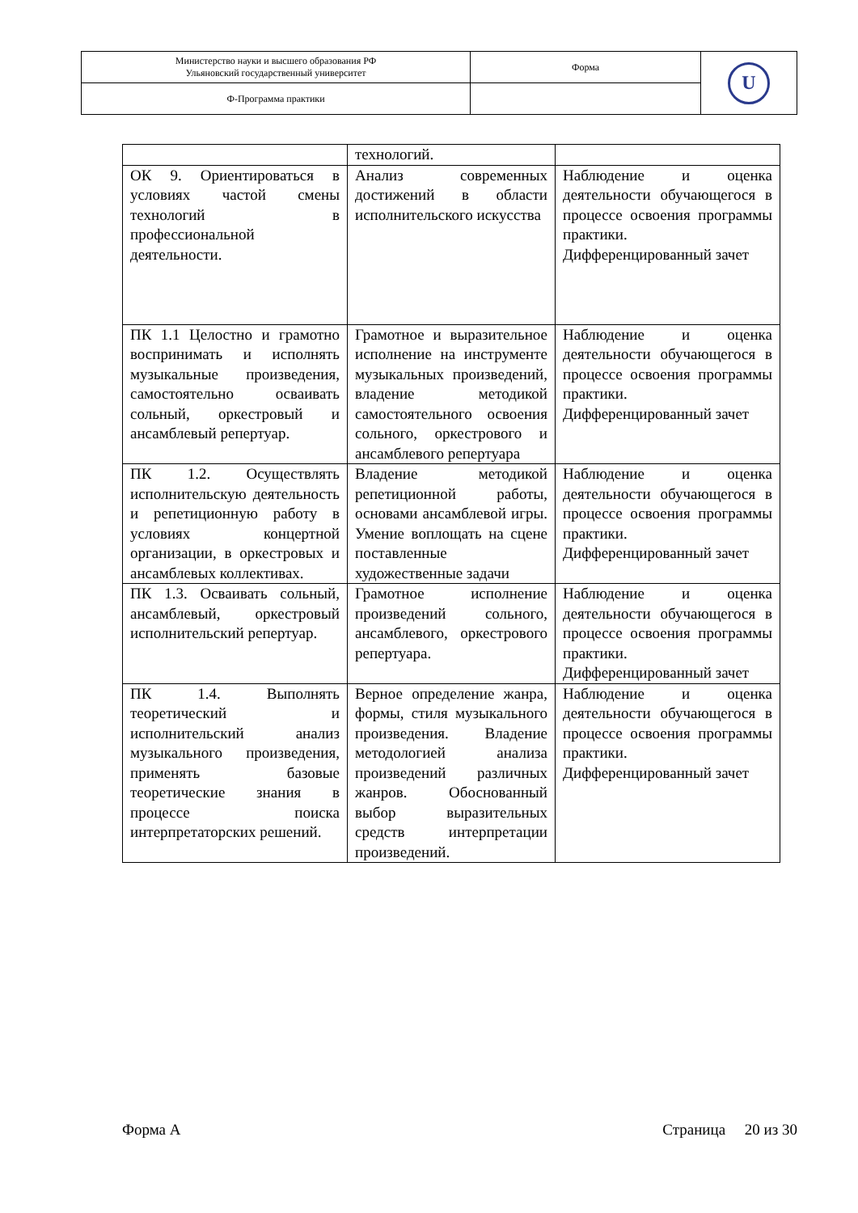| Министерство науки и высшего образования РФ Ульяновский государственный университет | Форма | U |
| Ф-Программа практики | | |
| | технологий. | |
| ОК 9. Ориентироваться в условиях частой смены технологий в профессиональной деятельности. | Анализ современных достижений в области исполнительского искусства | Наблюдение и оценка деятельности обучающегося в процессе освоения программы практики. Дифференцированный зачет |
| ПК 1.1 Целостно и грамотно воспринимать и исполнять музыкальные произведения, самостоятельно осваивать сольный, оркестровый и ансамблевый репертуар. | Грамотное и выразительное исполнение на инструменте музыкальных произведений, владение методикой самостоятельного освоения сольного, оркестрового и ансамблевого репертуара | Наблюдение и оценка деятельности обучающегося в процессе освоения программы практики. Дифференцированный зачет |
| ПК 1.2. Осуществлять исполнительскую деятельность и репетиционную работу в условиях концертной организации, в оркестровых и ансамблевых коллективах. | Владение методикой репетиционной работы, основами ансамблевой игры. Умение воплощать на сцене поставленные художественные задачи | Наблюдение и оценка деятельности обучающегося в процессе освоения программы практики. Дифференцированный зачет |
| ПК 1.3. Осваивать сольный, ансамблевый, оркестровый исполнительский репертуар. | Грамотное исполнение произведений сольного, ансамблевого, оркестрового репертуара. | Наблюдение и оценка деятельности обучающегося в процессе освоения программы практики. Дифференцированный зачет |
| ПК 1.4. Выполнять теоретический и исполнительский анализ музыкального произведения, применять базовые теоретические знания в процессе поиска интерпретаторских решений. | Верное определение жанра, формы, стиля музыкального произведения. Владение методологией анализа произведений различных жанров. Обоснованный выбор выразительных средств интерпретации произведений. | Наблюдение и оценка деятельности обучающегося в процессе освоения программы практики. Дифференцированный зачет |
Форма А Страница 20 из 30